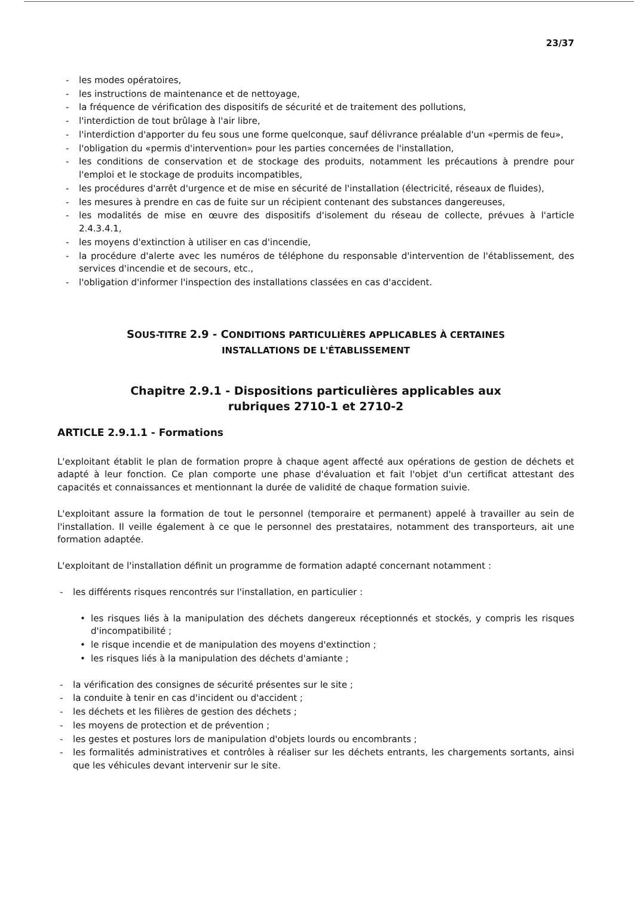23/37
- les modes opératoires,
- les instructions de maintenance et de nettoyage,
- la fréquence de vérification des dispositifs de sécurité et de traitement des pollutions,
- l'interdiction de tout brûlage à l'air libre,
- l'interdiction d'apporter du feu sous une forme quelconque, sauf délivrance préalable d'un «permis de feu»,
- l'obligation du «permis d'intervention» pour les parties concernées de l'installation,
- les conditions de conservation et de stockage des produits, notamment les précautions à prendre pour l'emploi et le stockage de produits incompatibles,
- les procédures d'arrêt d'urgence et de mise en sécurité de l'installation (électricité, réseaux de fluides),
- les mesures à prendre en cas de fuite sur un récipient contenant des substances dangereuses,
- les modalités de mise en œuvre des dispositifs d'isolement du réseau de collecte, prévues à l'article 2.4.3.4.1,
- les moyens d'extinction à utiliser en cas d'incendie,
- la procédure d'alerte avec les numéros de téléphone du responsable d'intervention de l'établissement, des services d'incendie et de secours, etc.,
- l'obligation d'informer l'inspection des installations classées en cas d'accident.
SOUS-TITRE 2.9 - CONDITIONS PARTICULIÈRES APPLICABLES À CERTAINES
INSTALLATIONS DE L'ÉTABLISSEMENT
Chapitre 2.9.1 - Dispositions particulières applicables aux
rubriques 2710-1 et 2710-2
ARTICLE 2.9.1.1 - Formations
L'exploitant établit le plan de formation propre à chaque agent affecté aux opérations de gestion de déchets et adapté à leur fonction. Ce plan comporte une phase d'évaluation et fait l'objet d'un certificat attestant des capacités et connaissances et mentionnant la durée de validité de chaque formation suivie.
L'exploitant assure la formation de tout le personnel (temporaire et permanent) appelé à travailler au sein de l'installation. Il veille également à ce que le personnel des prestataires, notamment des transporteurs, ait une formation adaptée.
L'exploitant de l'installation définit un programme de formation adapté concernant notamment :
- les différents risques rencontrés sur l'installation, en particulier :
• les risques liés à la manipulation des déchets dangereux réceptionnés et stockés, y compris les risques d'incompatibilité ;
• le risque incendie et de manipulation des moyens d'extinction ;
• les risques liés à la manipulation des déchets d'amiante ;
- la vérification des consignes de sécurité présentes sur le site ;
- la conduite à tenir en cas d'incident ou d'accident ;
- les déchets et les filières de gestion des déchets ;
- les moyens de protection et de prévention ;
- les gestes et postures lors de manipulation d'objets lourds ou encombrants ;
- les formalités administratives et contrôles à réaliser sur les déchets entrants, les chargements sortants, ainsi que les véhicules devant intervenir sur le site.